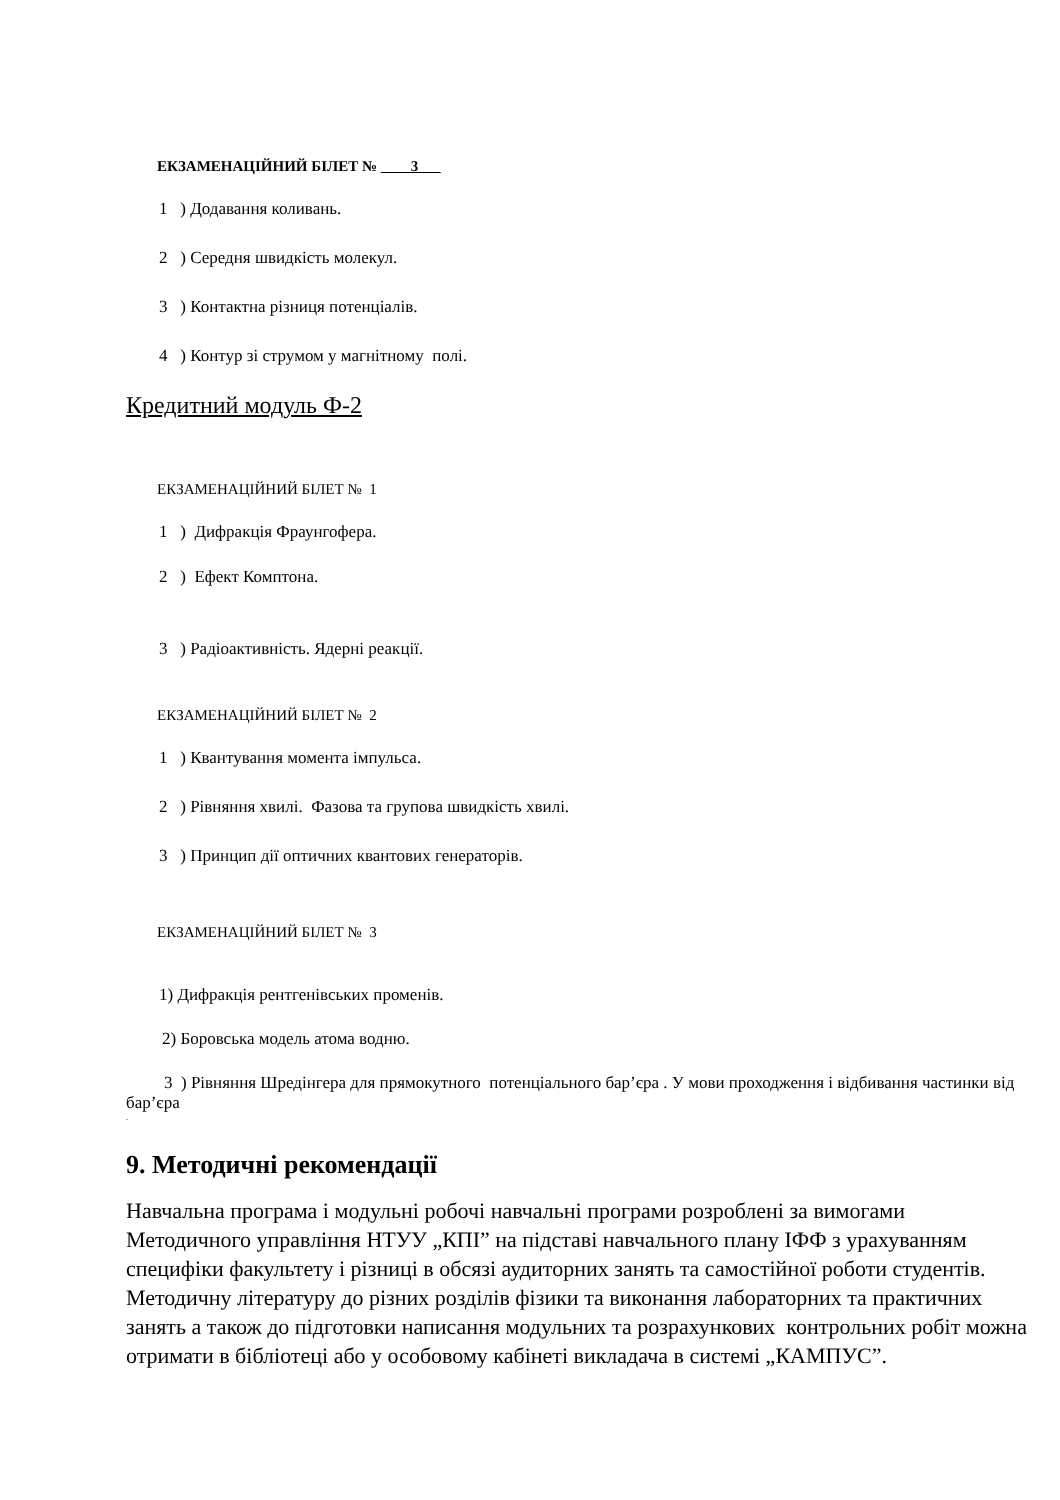ЕКЗАМЕНАЦІЙНИЙ БІЛЕТ № 3
1 ) Додавання коливань.
2 ) Середня швидкість молекул.
3 ) Контактна різниця потенціалів.
4 ) Контур зі струмом у магнітному полі.
Кредитний модуль Ф-2
ЕКЗАМЕНАЦІЙНИЙ БІЛЕТ № 1
1 ) Дифракція Фраунгофера.
2 ) Ефект Комптона.
3 ) Радіоактивність. Ядерні реакції.
ЕКЗАМЕНАЦІЙНИЙ БІЛЕТ № 2
1 ) Квантування момента імпульса.
2 ) Рівняння хвилі. Фазова та групова швидкість хвилі.
3 ) Принцип дії оптичних квантових генераторів.
ЕКЗАМЕНАЦІЙНИЙ БІЛЕТ № 3
1) Дифракція рентгенівських променів.
2) Боровська модель атома водню.
3 ) Рівняння Шредінгера для прямокутного потенціального бар’єра . У мови проходження і відбивання частинки від бар’єра
.
9. Методичні рекомендації
Навчальна програма і модульні робочі навчальні програми розроблені за вимогами Методичного управління НТУУ „КПІ” на підставі навчального плану ІФФ з урахуванням специфіки факультету і різниці в обсязі аудиторних занять та самостійної роботи студентів. Методичну літературу до різних розділів фізики та виконання лабораторних та практичних занять а також до підготовки написання модульних та розрахункових контрольних робіт можна отримати в бібліотеці або у особовому кабінеті викладача в системі „КАМПУС”.